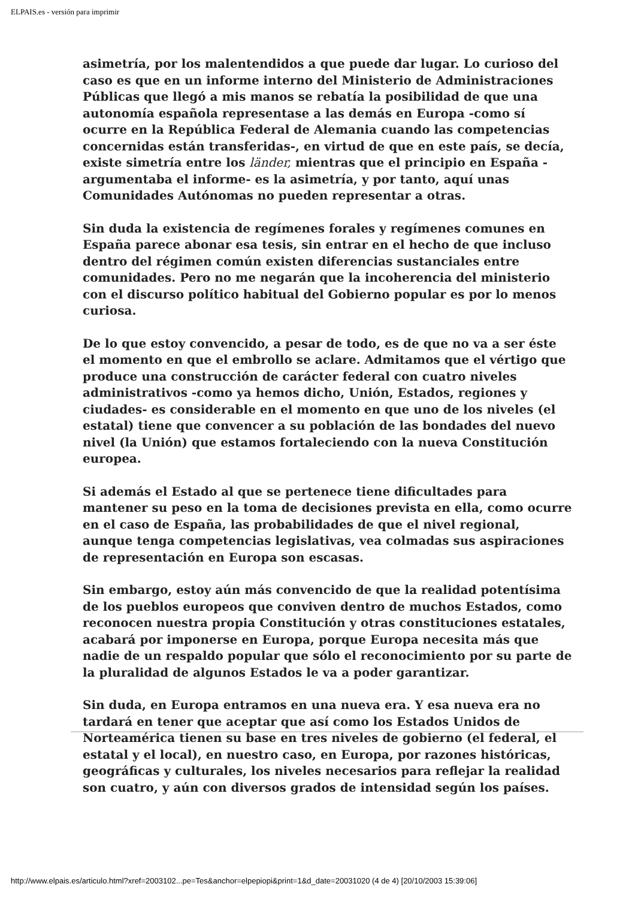ELPAIS.es - versión para imprimir
asimetría, por los malentendidos a que puede dar lugar. Lo curioso del caso es que en un informe interno del Ministerio de Administraciones Públicas que llegó a mis manos se rebatía la posibilidad de que una autonomía española representase a las demás en Europa -como sí ocurre en la República Federal de Alemania cuando las competencias concernidas están transferidas-, en virtud de que en este país, se decía, existe simetría entre los länder, mientras que el principio en España -argumentaba el informe- es la asimetría, y por tanto, aquí unas Comunidades Autónomas no pueden representar a otras.
Sin duda la existencia de regímenes forales y regímenes comunes en España parece abonar esa tesis, sin entrar en el hecho de que incluso dentro del régimen común existen diferencias sustanciales entre comunidades. Pero no me negarán que la incoherencia del ministerio con el discurso político habitual del Gobierno popular es por lo menos curiosa.
De lo que estoy convencido, a pesar de todo, es de que no va a ser éste el momento en que el embrollo se aclare. Admitamos que el vértigo que produce una construcción de carácter federal con cuatro niveles administrativos -como ya hemos dicho, Unión, Estados, regiones y ciudades- es considerable en el momento en que uno de los niveles (el estatal) tiene que convencer a su población de las bondades del nuevo nivel (la Unión) que estamos fortaleciendo con la nueva Constitución europea.
Si además el Estado al que se pertenece tiene dificultades para mantener su peso en la toma de decisiones prevista en ella, como ocurre en el caso de España, las probabilidades de que el nivel regional, aunque tenga competencias legislativas, vea colmadas sus aspiraciones de representación en Europa son escasas.
Sin embargo, estoy aún más convencido de que la realidad potentísima de los pueblos europeos que conviven dentro de muchos Estados, como reconocen nuestra propia Constitución y otras constituciones estatales, acabará por imponerse en Europa, porque Europa necesita más que nadie de un respaldo popular que sólo el reconocimiento por su parte de la pluralidad de algunos Estados le va a poder garantizar.
Sin duda, en Europa entramos en una nueva era. Y esa nueva era no tardará en tener que aceptar que así como los Estados Unidos de Norteamérica tienen su base en tres niveles de gobierno (el federal, el estatal y el local), en nuestro caso, en Europa, por razones históricas, geográficas y culturales, los niveles necesarios para reflejar la realidad son cuatro, y aún con diversos grados de intensidad según los países.
http://www.elpais.es/articulo.html?xref=2003102...pe=Tes&anchor=elpepiopi&print=1&d_date=20031020 (4 de 4) [20/10/2003 15:39:06]